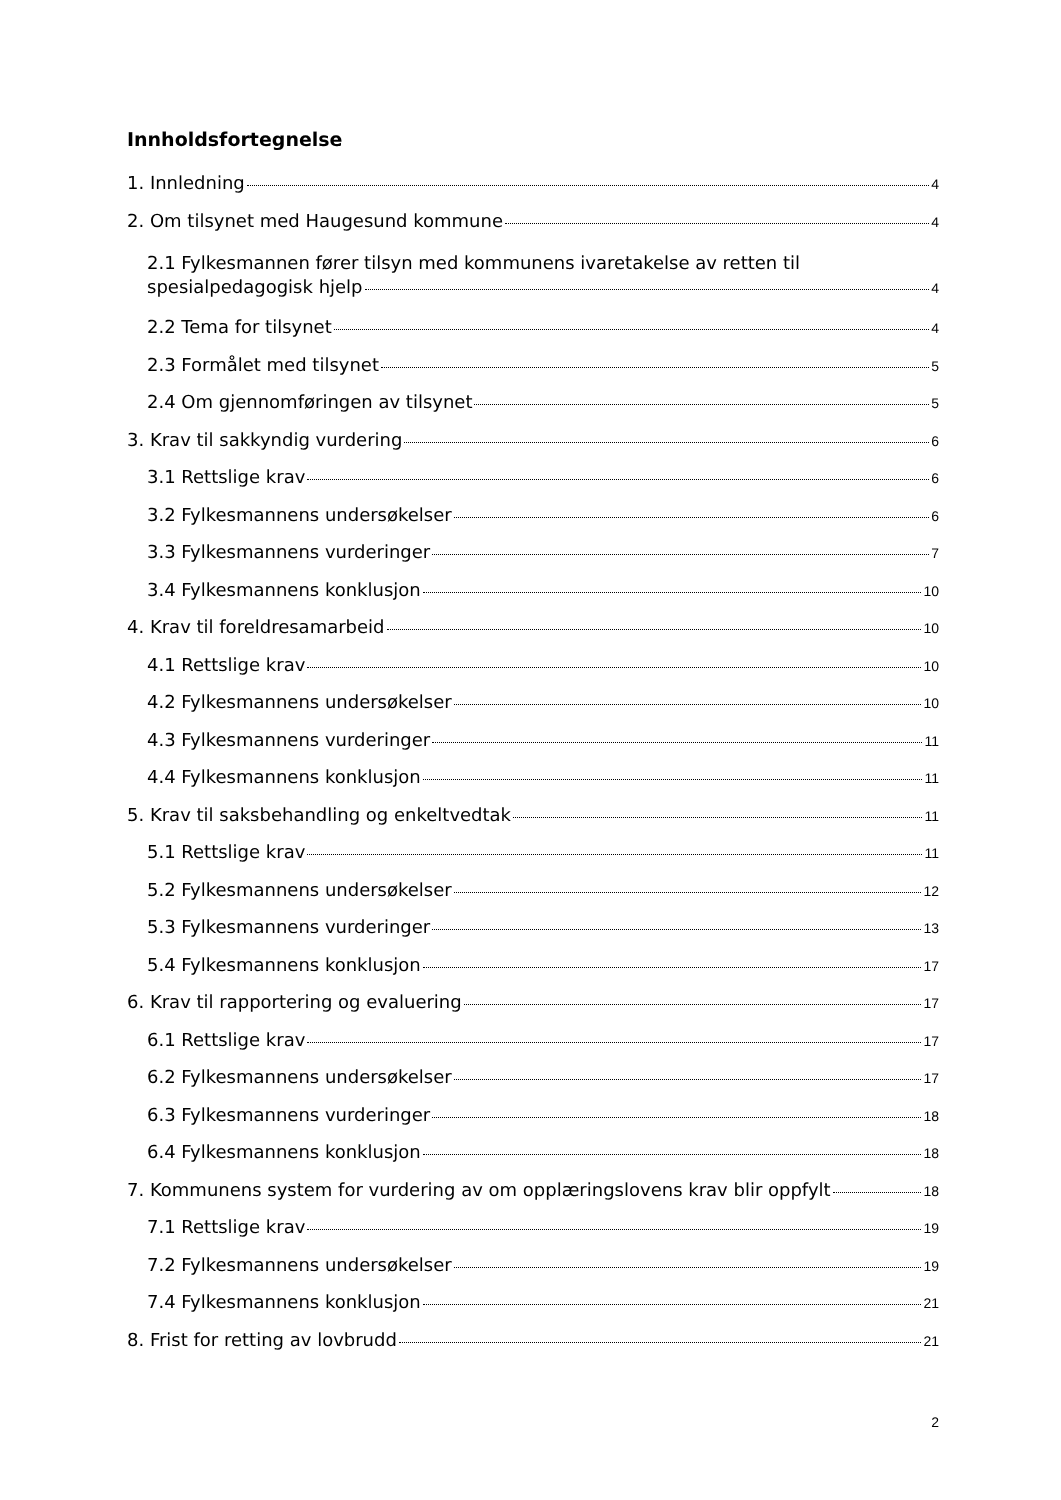Innholdsfortegnelse
1. Innledning 4
2. Om tilsynet med Haugesund kommune 4
2.1 Fylkesmannen fører tilsyn med kommunens ivaretakelse av retten til
spesialpedagogisk hjelp 4
2.2 Tema for tilsynet 4
2.3 Formålet med tilsynet 5
2.4 Om gjennomføringen av tilsynet 5
3. Krav til sakkyndig vurdering 6
3.1 Rettslige krav 6
3.2 Fylkesmannens undersøkelser 6
3.3 Fylkesmannens vurderinger 7
3.4 Fylkesmannens konklusjon 10
4. Krav til foreldresamarbeid 10
4.1 Rettslige krav 10
4.2 Fylkesmannens undersøkelser 10
4.3 Fylkesmannens vurderinger 11
4.4 Fylkesmannens konklusjon 11
5. Krav til saksbehandling og enkeltvedtak 11
5.1 Rettslige krav 11
5.2 Fylkesmannens undersøkelser 12
5.3 Fylkesmannens vurderinger 13
5.4 Fylkesmannens konklusjon 17
6. Krav til rapportering og evaluering 17
6.1 Rettslige krav 17
6.2 Fylkesmannens undersøkelser 17
6.3 Fylkesmannens vurderinger 18
6.4 Fylkesmannens konklusjon 18
7. Kommunens system for vurdering av om opplæringslovens krav blir oppfylt 18
7.1 Rettslige krav 19
7.2 Fylkesmannens undersøkelser 19
7.4 Fylkesmannens konklusjon 21
8. Frist for retting av lovbrudd 21
2